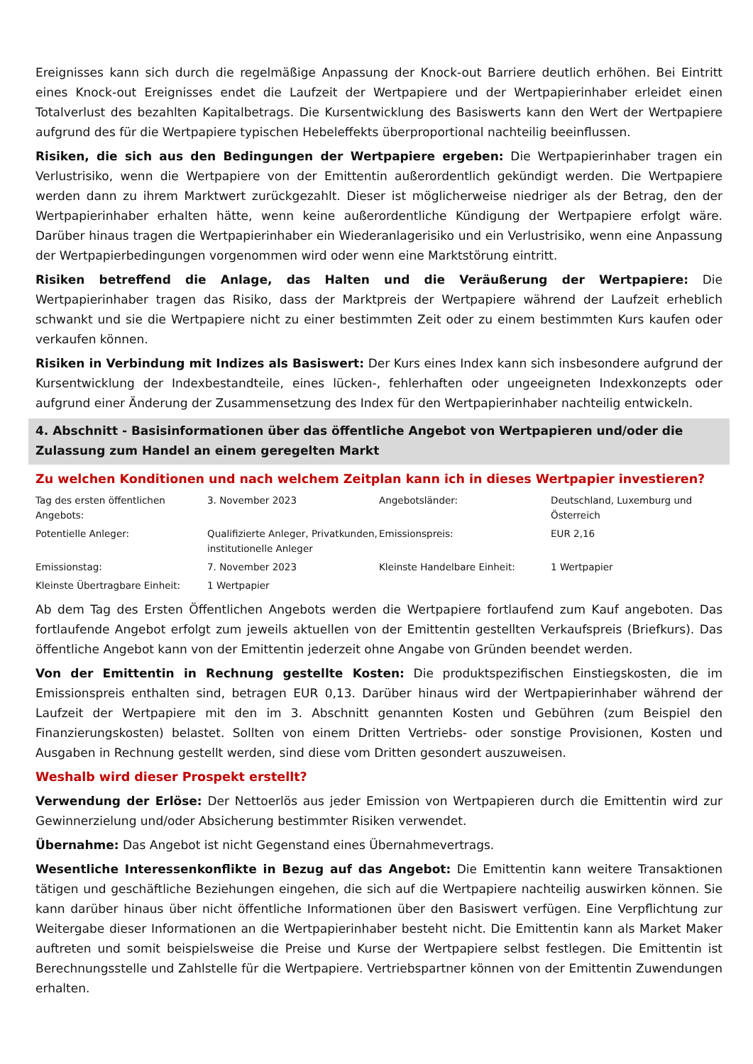Ereignisses kann sich durch die regelmäßige Anpassung der Knock-out Barriere deutlich erhöhen. Bei Eintritt eines Knock-out Ereignisses endet die Laufzeit der Wertpapiere und der Wertpapierinhaber erleidet einen Totalverlust des bezahlten Kapitalbetrags. Die Kursentwicklung des Basiswerts kann den Wert der Wertpapiere aufgrund des für die Wertpapiere typischen Hebeleffekts überproportional nachteilig beeinflussen.
Risiken, die sich aus den Bedingungen der Wertpapiere ergeben: Die Wertpapierinhaber tragen ein Verlustrisiko, wenn die Wertpapiere von der Emittentin außerordentlich gekündigt werden. Die Wertpapiere werden dann zu ihrem Marktwert zurückgezahlt. Dieser ist möglicherweise niedriger als der Betrag, den der Wertpapierinhaber erhalten hätte, wenn keine außerordentliche Kündigung der Wertpapiere erfolgt wäre. Darüber hinaus tragen die Wertpapierinhaber ein Wiederanlagerisiko und ein Verlustrisiko, wenn eine Anpassung der Wertpapierbedingungen vorgenommen wird oder wenn eine Marktstörung eintritt.
Risiken betreffend die Anlage, das Halten und die Veräußerung der Wertpapiere: Die Wertpapierinhaber tragen das Risiko, dass der Marktpreis der Wertpapiere während der Laufzeit erheblich schwankt und sie die Wertpapiere nicht zu einer bestimmten Zeit oder zu einem bestimmten Kurs kaufen oder verkaufen können.
Risiken in Verbindung mit Indizes als Basiswert: Der Kurs eines Index kann sich insbesondere aufgrund der Kursentwicklung der Indexbestandteile, eines lücken-, fehlerhaften oder ungeeigneten Indexkonzepts oder aufgrund einer Änderung der Zusammensetzung des Index für den Wertpapierinhaber nachteilig entwickeln.
4. Abschnitt - Basisinformationen über das öffentliche Angebot von Wertpapieren und/oder die Zulassung zum Handel an einem geregelten Markt
Zu welchen Konditionen und nach welchem Zeitplan kann ich in dieses Wertpapier investieren?
| Tag des ersten öffentlichen Angebots: | 3. November 2023 | Angebotsländer: | Deutschland, Luxemburg und Österreich |
| Potentielle Anleger: | Qualifizierte Anleger, Privatkunden, institutionelle Anleger | Emissionspreis: | EUR 2,16 |
| Emissionstag: | 7. November 2023 | Kleinste Handelbare Einheit: | 1 Wertpapier |
| Kleinste Übertragbare Einheit: | 1 Wertpapier | | |
Ab dem Tag des Ersten Öffentlichen Angebots werden die Wertpapiere fortlaufend zum Kauf angeboten. Das fortlaufende Angebot erfolgt zum jeweils aktuellen von der Emittentin gestellten Verkaufspreis (Briefkurs). Das öffentliche Angebot kann von der Emittentin jederzeit ohne Angabe von Gründen beendet werden.
Von der Emittentin in Rechnung gestellte Kosten: Die produktspezifischen Einstiegskosten, die im Emissionspreis enthalten sind, betragen EUR 0,13. Darüber hinaus wird der Wertpapierinhaber während der Laufzeit der Wertpapiere mit den im 3. Abschnitt genannten Kosten und Gebühren (zum Beispiel den Finanzierungskosten) belastet. Sollten von einem Dritten Vertriebs- oder sonstige Provisionen, Kosten und Ausgaben in Rechnung gestellt werden, sind diese vom Dritten gesondert auszuweisen.
Weshalb wird dieser Prospekt erstellt?
Verwendung der Erlöse: Der Nettoerlös aus jeder Emission von Wertpapieren durch die Emittentin wird zur Gewinnerzielung und/oder Absicherung bestimmter Risiken verwendet.
Übernahme: Das Angebot ist nicht Gegenstand eines Übernahmevertrags.
Wesentliche Interessenkonflikte in Bezug auf das Angebot: Die Emittentin kann weitere Transaktionen tätigen und geschäftliche Beziehungen eingehen, die sich auf die Wertpapiere nachteilig auswirken können. Sie kann darüber hinaus über nicht öffentliche Informationen über den Basiswert verfügen. Eine Verpflichtung zur Weitergabe dieser Informationen an die Wertpapierinhaber besteht nicht. Die Emittentin kann als Market Maker auftreten und somit beispielsweise die Preise und Kurse der Wertpapiere selbst festlegen. Die Emittentin ist Berechnungsstelle und Zahlstelle für die Wertpapiere. Vertriebspartner können von der Emittentin Zuwendungen erhalten.